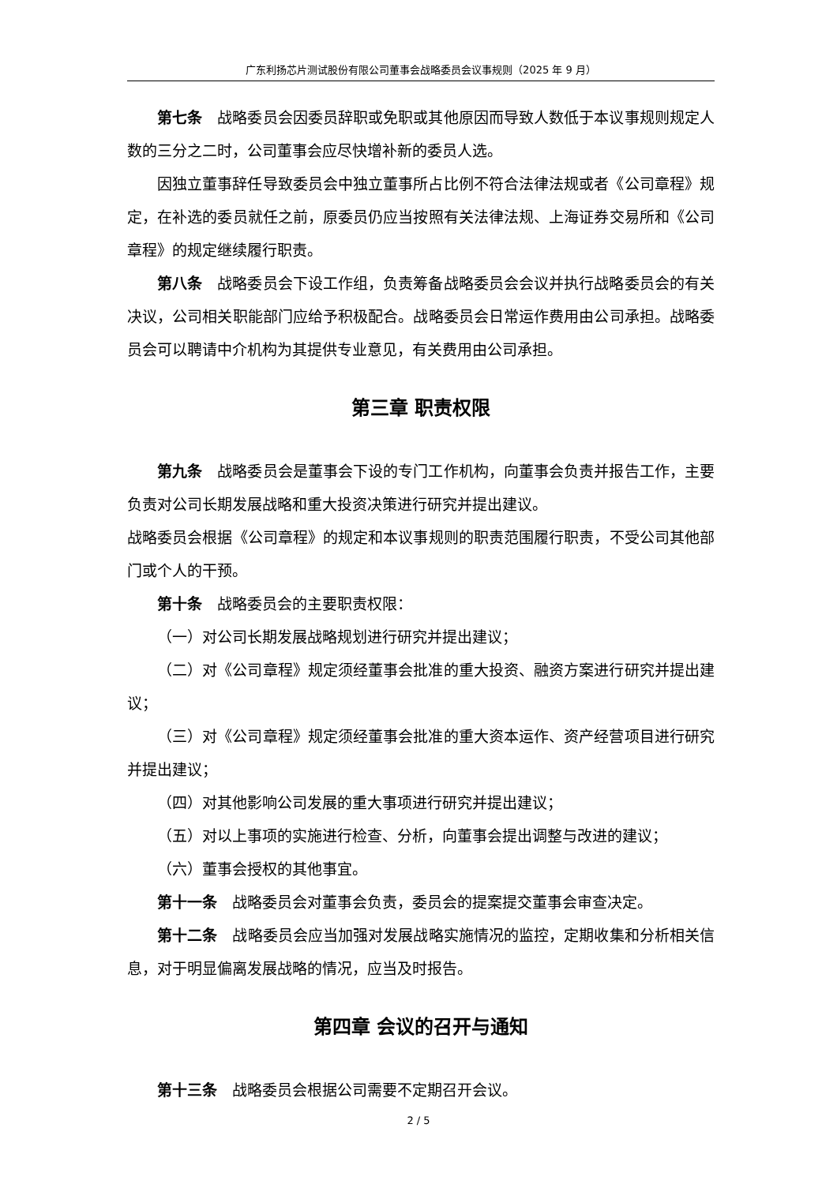广东利扬芯片测试股份有限公司董事会战略委员会议事规则（2025 年 9 月）
第七条　战略委员会因委员辞职或免职或其他原因而导致人数低于本议事规则规定人数的三分之二时，公司董事会应尽快增补新的委员人选。
因独立董事辞任导致委员会中独立董事所占比例不符合法律法规或者《公司章程》规定，在补选的委员就任之前，原委员仍应当按照有关法律法规、上海证券交易所和《公司章程》的规定继续履行职责。
第八条　战略委员会下设工作组，负责筹备战略委员会会议并执行战略委员会的有关决议，公司相关职能部门应给予积极配合。战略委员会日常运作费用由公司承担。战略委员会可以聘请中介机构为其提供专业意见，有关费用由公司承担。
第三章 职责权限
第九条　战略委员会是董事会下设的专门工作机构，向董事会负责并报告工作，主要负责对公司长期发展战略和重大投资决策进行研究并提出建议。
战略委员会根据《公司章程》的规定和本议事规则的职责范围履行职责，不受公司其他部门或个人的干预。
第十条　战略委员会的主要职责权限：
（一）对公司长期发展战略规划进行研究并提出建议；
（二）对《公司章程》规定须经董事会批准的重大投资、融资方案进行研究并提出建议；
（三）对《公司章程》规定须经董事会批准的重大资本运作、资产经营项目进行研究并提出建议；
（四）对其他影响公司发展的重大事项进行研究并提出建议；
（五）对以上事项的实施进行检查、分析，向董事会提出调整与改进的建议；
（六）董事会授权的其他事宜。
第十一条　战略委员会对董事会负责，委员会的提案提交董事会审查决定。
第十二条　战略委员会应当加强对发展战略实施情况的监控，定期收集和分析相关信息，对于明显偏离发展战略的情况，应当及时报告。
第四章 会议的召开与通知
第十三条　战略委员会根据公司需要不定期召开会议。
2 / 5